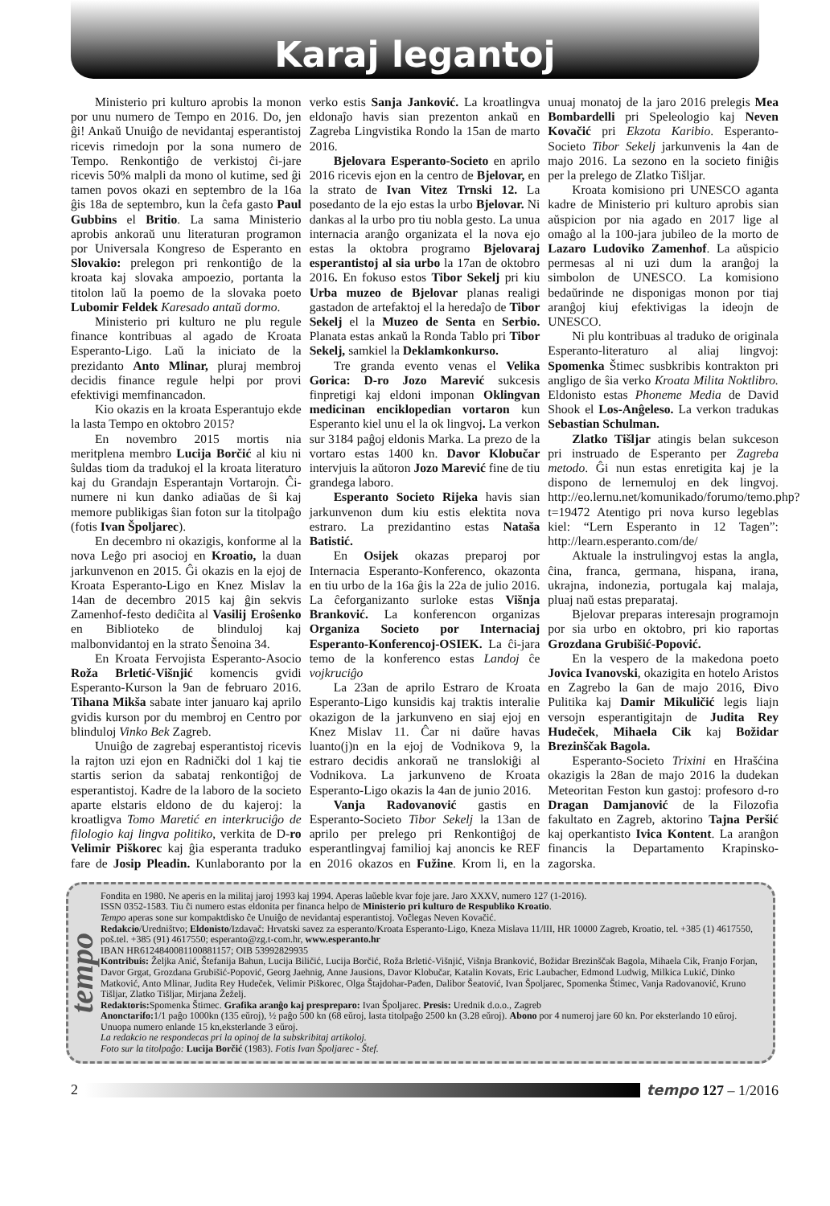Karaj legantoj
Ministerio pri kulturo aprobis la monon por unu numero de Tempo en 2016. Do, jen ĝi! Ankaŭ Unuiĝo de nevidantaj esperantistoj ricevis rimedojn por la sona numero de Tempo. Renkontiĝo de verkistoj ĉi-jare ricevis 50% malpli da mono ol kutime, sed ĝi tamen povos okazi en septembro de la 16a ĝis 18a de septembro, kun la ĉefa gasto Paul Gubbins el Britio. La sama Ministerio aprobis ankoraŭ unu literaturan programon por Universala Kongreso de Esperanto en Slovakio: prelegon pri renkontiĝo de la kroata kaj slovaka ampoezio, portanta la titolon laŭ la poemo de la slovaka poeto Lubomir Feldek Karesado antaŭ dormo.
Ministerio pri kulturo ne plu regule finance kontribuas al agado de Kroata Esperanto-Ligo. Laŭ la iniciato de la prezidanto Anto Mlinar, pluraj membroj decidis finance regule helpi por provi efektivigi memfinancadon.
Kio okazis en la kroata Esperantujo ekde la lasta Tempo en oktobro 2015?
En novembro 2015 mortis nia meritplena membro Lucija Borčić al kiu ni ŝuldas tiom da tradukoj el la kroata literaturo kaj du Grandajn Esperantajn Vortarojn. Ĉi-numere ni kun danko adiaŭas de ŝi kaj memore publikigas ŝian foton sur la titolpaĝo (fotis Ivan Špoljarec).
En decembro ni okazigis, konforme al la nova Leĝo pri asocioj en Kroatio, la duan jarkunvenon en 2015. Ĝi okazis en la ejoj de Kroata Esperanto-Ligo en Knez Mislav la 14an de decembro 2015 kaj ĝin sekvis Zamenhof-festo dediĉita al Vasilij Eroŝenko en Biblioteko de blinduloj kaj malbonvidantoj en la strato Šenoina 34.
En Kroata Fervojista Esperanto-Asocio Roža Brletić-Višnjić komencis gvidi Esperanto-Kurson la 9an de februaro 2016. Tihana Mikša sabate inter januaro kaj aprilo gvidis kurson por du membroj en Centro por blinduloj Vinko Bek Zagreb.
Unuiĝo de zagrebaj esperantistoj ricevis la rajton uzi ejon en Radnički dol 1 kaj tie startis serion da sabataj renkontiĝoj de esperantistoj. Kadre de la laboro de la societo aparte elstaris eldono de du kajeroj: la kroatligva Tomo Maretić en interkruciĝo de filologio kaj lingva politiko, verkita de D-ro Velimir Piškorec kaj ĝia esperanta traduko fare de Josip Pleadin. Kunlaboranto por la verko estis Sanja Janković. La kroatlingva eldonaĵo havis sian prezenton ankaŭ en Zagreba Lingvistika Rondo la 15an de marto 2016.
Bjelovara Esperanto-Societo en aprilo 2016 ricevis ejon en la centro de Bjelovar, en la strato de Ivan Vitez Trnski 12. La posedanto de la ejo estas la urbo Bjelovar. Ni dankas al la urbo pro tiu nobla gesto. La unua internacia aranĝo organizata el la nova ejo estas la oktobra programo Bjelovaraj esperantistoj al sia urbo la 17an de oktobro 2016. En fokuso estos Tibor Sekelj pri kiu Urba muzeo de Bjelovar planas realigi gastadon de artefaktoj el la heredaĵo de Tibor Sekelj el la Muzeo de Senta en Serbio. Planata estas ankaŭ la Ronda Tablo pri Tibor Sekelj, samkiel la Deklamkonkurso.
Tre granda evento venas el Velika Gorica: D-ro Jozo Marević sukcesis finpretigi kaj eldoni imponan Oklingvan medicinan enciklopedian vortaron kun Esperanto kiel unu el la ok lingvoj. La verkon sur 3184 paĝoj eldonis Marka. La prezo de la vortaro estas 1400 kn. Davor Klobučar intervjuis la aŭtoron Jozo Marević fine de tiu grandega laboro.
Esperanto Societo Rijeka havis sian jarkunvenon dum kiu estis elektita nova estraro. La prezidantino estas Nataša Batistić.
En Osijek okazas preparoj por Internacia Esperanto-Konferenco, okazonta en tiu urbo de la 16a ĝis la 22a de julio 2016. La ĉeforganizanto surloke estas Višnja Branković. La konferencon organizas Organiza Societo por Internaciaj Esperanto-Konferencoj-OSIEK. La ĉi-jara temo de la konferenco estas Landoj ĉe vojkruciĝo
La 23an de aprilo Estraro de Kroata Esperanto-Ligo kunsidis kaj traktis interalie okazigon de la jarkunveno en siaj ejoj en Knez Mislav 11. Ĉar ni daŭre havas luanto(j)n en la ejoj de Vodnikova 9, la estraro decidis ankoraŭ ne translokiĝi al Vodnikova. La jarkunveno de Kroata Esperanto-Ligo okazis la 4an de junio 2016.
Vanja Radovanović gastis en Esperanto-Societo Tibor Sekelj la 13an de aprilo per prelego pri Renkontiĝoj de esperantlingvaj familioj kaj anoncis ke REF en 2016 okazos en Fužine. Krom li, en la unuaj monatoj de la jaro 2016 prelegis Mea Bombardelli pri Speleologio kaj Neven Kovačić pri Ekzota Karibio. Esperanto-Societo Tibor Sekelj jarkunvenis la 4an de majo 2016. La sezono en la societo finiĝis per la prelego de Zlatko Tišljar.
Kroata komisiono pri UNESCO aganta kadre de Ministerio pri kulturo aprobis sian aŭspicion por nia agado en 2017 lige al omaĝo al la 100-jara jubileo de la morto de Lazaro Ludoviko Zamenhof. La aŭspicio permesas al ni uzi dum la aranĝoj la simbolon de UNESCO. La komisiono bedaŭrinde ne disponigas monon por tiaj aranĝoj kiuj efektivigas la ideojn de UNESCO.
Ni plu kontribuas al traduko de originala Esperanto-literaturo al aliaj lingvoj: Spomenka Štimec susbkribis kontrakton pri angligo de ŝia verko Kroata Milita Noktlibro. Eldonisto estas Phoneme Media de David Shook el Los-Anĝeleso. La verkon tradukas Sebastian Schulman.
Zlatko Tišljar atingis belan sukceson pri instruado de Esperanto per Zagreba metodo. Ĝi nun estas enretigita kaj je la dispono de lernemuloj en dek lingvoj. http://eo.lernu.net/komunikado/forumo/temo.php?t=19472 Atentigo pri nova kurso legeblas kiel: “Lern Esperanto in 12 Tagen”: http://learn.esperanto.com/de/
Aktuale la instrulingvoj estas la angla, ĉina, franca, germana, hispana, irana, ukrajna, indonezia, portugala kaj malaja, pluaj naŭ estas preparataj.
Bjelovar preparas interesajn programojn por sia urbo en oktobro, pri kio raportas Grozdana Grubišić-Popović.
En la vespero de la makedona poeto Jovica Ivanovski, okazigita en hotelo Aristos en Zagrebo la 6an de majo 2016, Đivo Pulitika kaj Damir Mikuličić legis liajn versojn esperantigitajn de Judita Rey Hudeček, Mihaela Cik kaj Božidar Brezinščak Bagola.
Esperanto-Societo Trixini en Hrašćina okazigis la 28an de majo 2016 la dudekan Meteoritan Feston kun gastoj: profesoro d-ro Dragan Damjanović de la Filozofia fakultato en Zagreb, aktorino Tajna Peršić kaj operkantisto Ivica Kontent. La aranĝon financis la Departamento Krapinsko-zagorska.
tempo
Fondita en 1980. Ne aperis en la militaj jaroj 1993 kaj 1994. Aperas laŭeble kvar foje jare. Jaro XXXV, numero 127 (1-2016).
ISSN 0352-1583. Tiu ĉi numero estas eldonita per financa helpo de Ministerio pri kulturo de Respubliko Kroatio.
Tempo aperas sone sur kompaktdisko ĉe Unuiĝo de nevidantaj esperantistoj. Voĉlegas Neven Kovačić.
Redakcio/Uredništvo; Eldonisto/Izdavač: Hrvatski savez za esperanto/Kroata Esperanto-Ligo, Kneza Mislava 11/III, HR 10000 Zagreb, Kroatio, tel. +385 (1) 4617550, poš.tel. +385 (91) 4617550; esperanto@zg.t-com.hr, www.esperanto.hr
IBAN HR6124840081100881157; OIB 53992829935
Kontribuis: Željka Anić, Štefanija Bahun, Lucija Biličić, Lucija Borčić, Roža Brletić-Višnjić, Višnja Branković, Božidar Brezinščak Bagola, Mihaela Cik, Franjo Forjan, Davor Grgat, Grozdana Grubišić-Popović, Georg Jaehnig, Anne Jausions, Davor Klobučar, Katalin Kovats, Eric Laubacher, Edmond Ludwig, Milkica Lukić, Dinko Matković, Anto Mlinar, Judita Rey Hudeček, Velimir Piškorec, Olga Štajdohar-Pađen, Dalibor Šeatović, Ivan Špoljarec, Spomenka Štimec, Vanja Radovanović, Kruno Tišljar, Zlatko Tišljar, Mirjana Žeželj.
Redaktoris: Spomenka Štimec. Grafika aranĝo kaj prespreparo: Ivan Špoljarec. Presis: Urednik d.o.o., Zagreb
Anonctarifo: 1/1 paĝo 1000kn (135 eŭroj), ½ paĝo 500 kn (68 eŭroj, lasta titolpaĝo 2500 kn (3.28 eŭroj). Abono por 4 numeroj jare 60 kn. Por eksterlando 10 eŭroj. Unuopa numero enlande 15 kn,eksterlande 3 eŭroj.
La redakcio ne respondecas pri la opinoj de la subskribitaj artikoloj.
Foto sur la titolpaĝo: Lucija Borčić (1983). Fotis Ivan Špoljarec - Štef.
2 tempo 127 – 1/2016